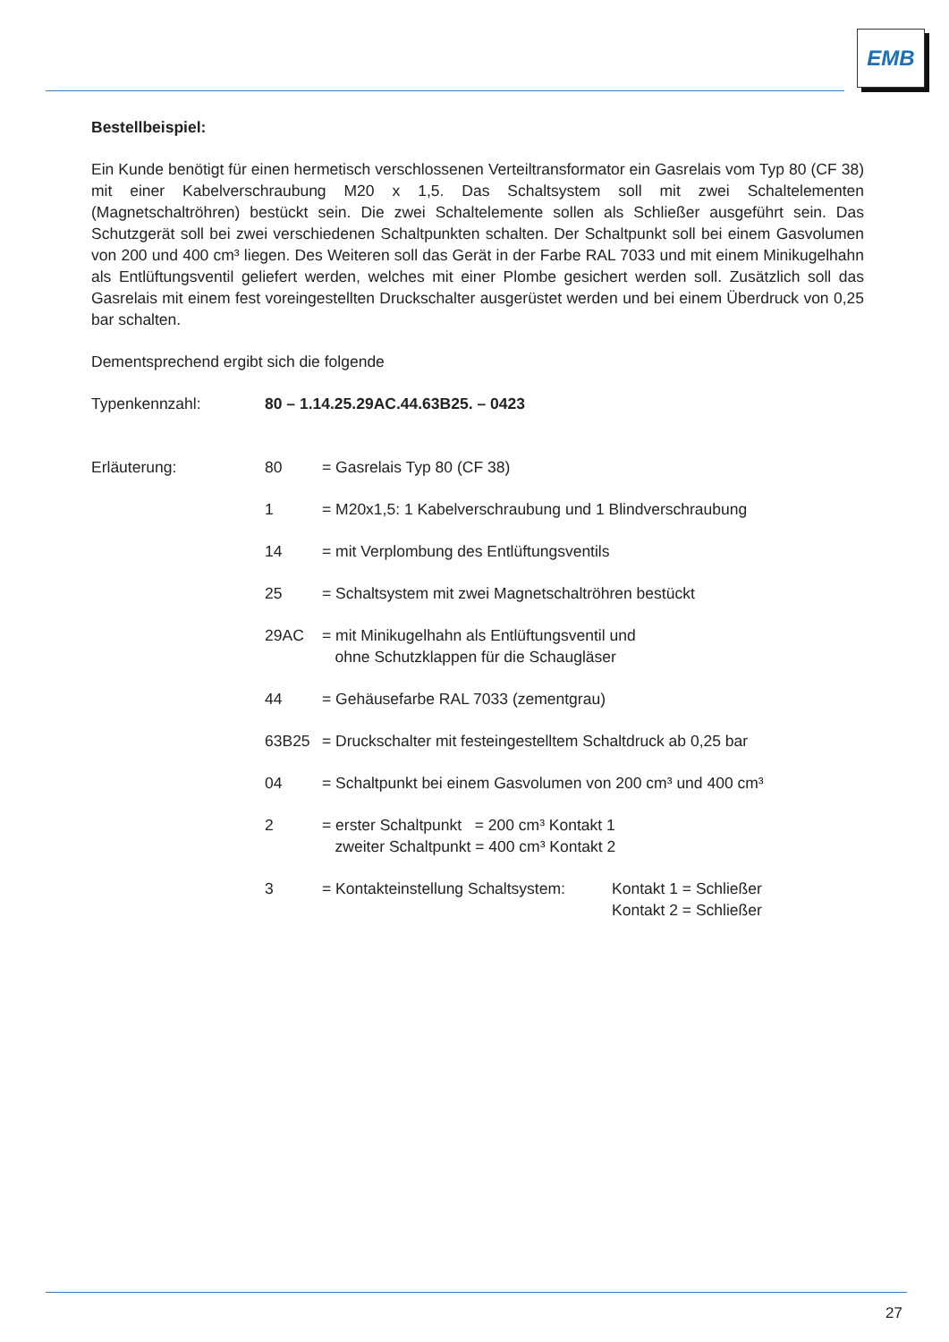EMB
Bestellbeispiel:
Ein Kunde benötigt für einen hermetisch verschlossenen Verteiltransformator ein Gasrelais vom Typ 80 (CF 38) mit einer Kabelverschraubung M20 x 1,5. Das Schaltsystem soll mit zwei Schaltelementen (Magnetschaltröhren) bestückt sein. Die zwei Schaltelemente sollen als Schließer ausgeführt sein. Das Schutzgerät soll bei zwei verschiedenen Schaltpunkten schalten. Der Schaltpunkt soll bei einem Gasvolumen von 200 und 400 cm³ liegen. Des Weiteren soll das Gerät in der Farbe RAL 7033 und mit einem Minikugelhahn als Entlüftungsventil geliefert werden, welches mit einer Plombe gesichert werden soll. Zusätzlich soll das Gasrelais mit einem fest voreingestellten Druckschalter ausgerüstet werden und bei einem Überdruck von 0,25 bar schalten.
Dementsprechend ergibt sich die folgende
Typenkennzahl: 80 – 1.14.25.29AC.44.63B25. – 0423
Erläuterung: 80 = Gasrelais Typ 80 (CF 38)
1 = M20x1,5: 1 Kabelverschraubung und 1 Blindverschraubung
14 = mit Verplombung des Entlüftungsventils
25 = Schaltsystem mit zwei Magnetschaltröhren bestückt
29AC = mit Minikugelhahn als Entlüftungsventil und
ohne Schutzklappen für die Schaugläser
44 = Gehäusefarbe RAL 7033 (zementgrau)
63B25 = Druckschalter mit festeingestelltem Schaltdruck ab 0,25 bar
04 = Schaltpunkt bei einem Gasvolumen von 200 cm³ und 400 cm³
2 = erster Schaltpunkt = 200 cm³ Kontakt 1
zweiter Schaltpunkt = 400 cm³ Kontakt 2
3 = Kontakteinstellung Schaltsystem: Kontakt 1 = Schließer
Kontakt 2 = Schließer
27